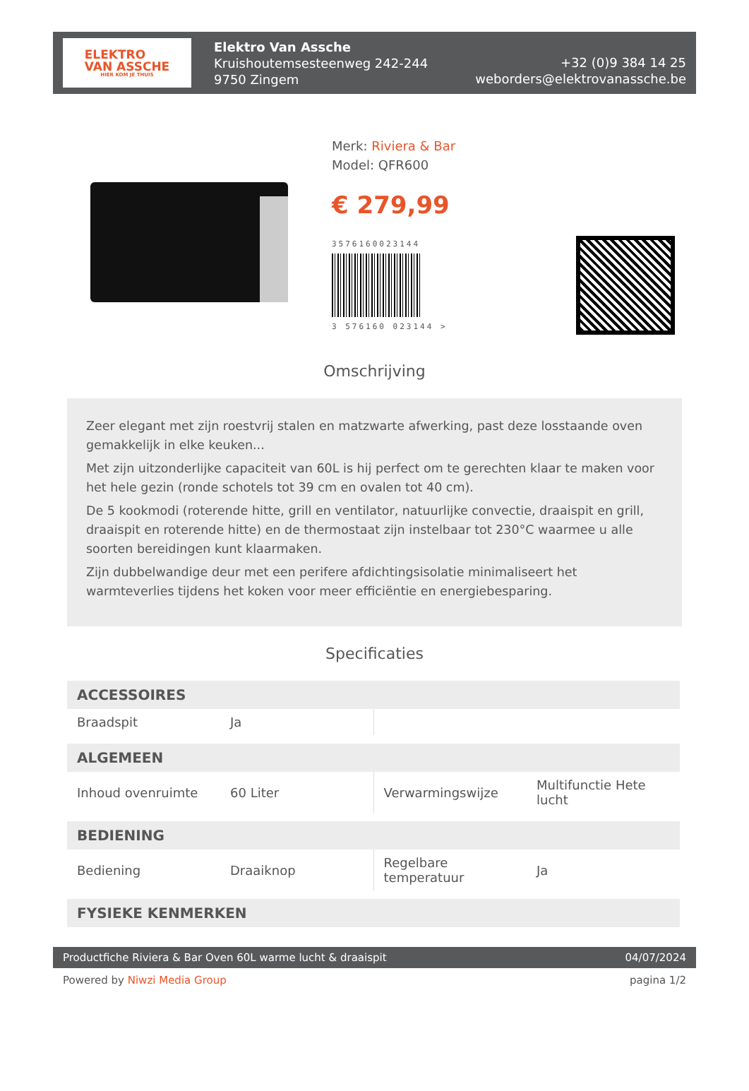ELEKTRO
VAN ASSCHE
HIER KOM JE THUIS
Elektro Van Assche
Kruishoutemsesteenweg 242-244
9750 Zingem
+32 (0)9 384 14 25
weborders@elektrovanassche.be
Merk: Riviera & Bar
Model: QFR600
€ 279,99
3576160023144
3 576160 023144 >
Omschrijving
Zeer elegant met zijn roestvrij stalen en matzwarte afwerking, past deze losstaande oven gemakkelijk in elke keuken...
Met zijn uitzonderlijke capaciteit van 60L is hij perfect om te gerechten klaar te maken voor het hele gezin (ronde schotels tot 39 cm en ovalen tot 40 cm).
De 5 kookmodi (roterende hitte, grill en ventilator, natuurlijke convectie, draaispit en grill, draaispit en roterende hitte) en de thermostaat zijn instelbaar tot 230°C waarmee u alle soorten bereidingen kunt klaarmaken.
Zijn dubbelwandige deur met een perifere afdichtingsisolatie minimaliseert het warmteverlies tijdens het koken voor meer efficiëntie en energiebesparing.
Specificaties
| ACCESSOIRES | | | |
| --- | --- | --- | --- |
| Braadspit | Ja | | |
| ALGEMEEN | | | |
| Inhoud ovenruimte | 60 Liter | Verwarmingswijze | Multifunctie Hete lucht |
| BEDIENING | | | |
| Bediening | Draaiknop | Regelbare temperatuur | Ja |
| FYSIEKE KENMERKEN | | | |
Productfiche Riviera & Bar Oven 60L warme lucht & draaispit 04/07/2024
Powered by Niwzi Media Group pagina 1/2